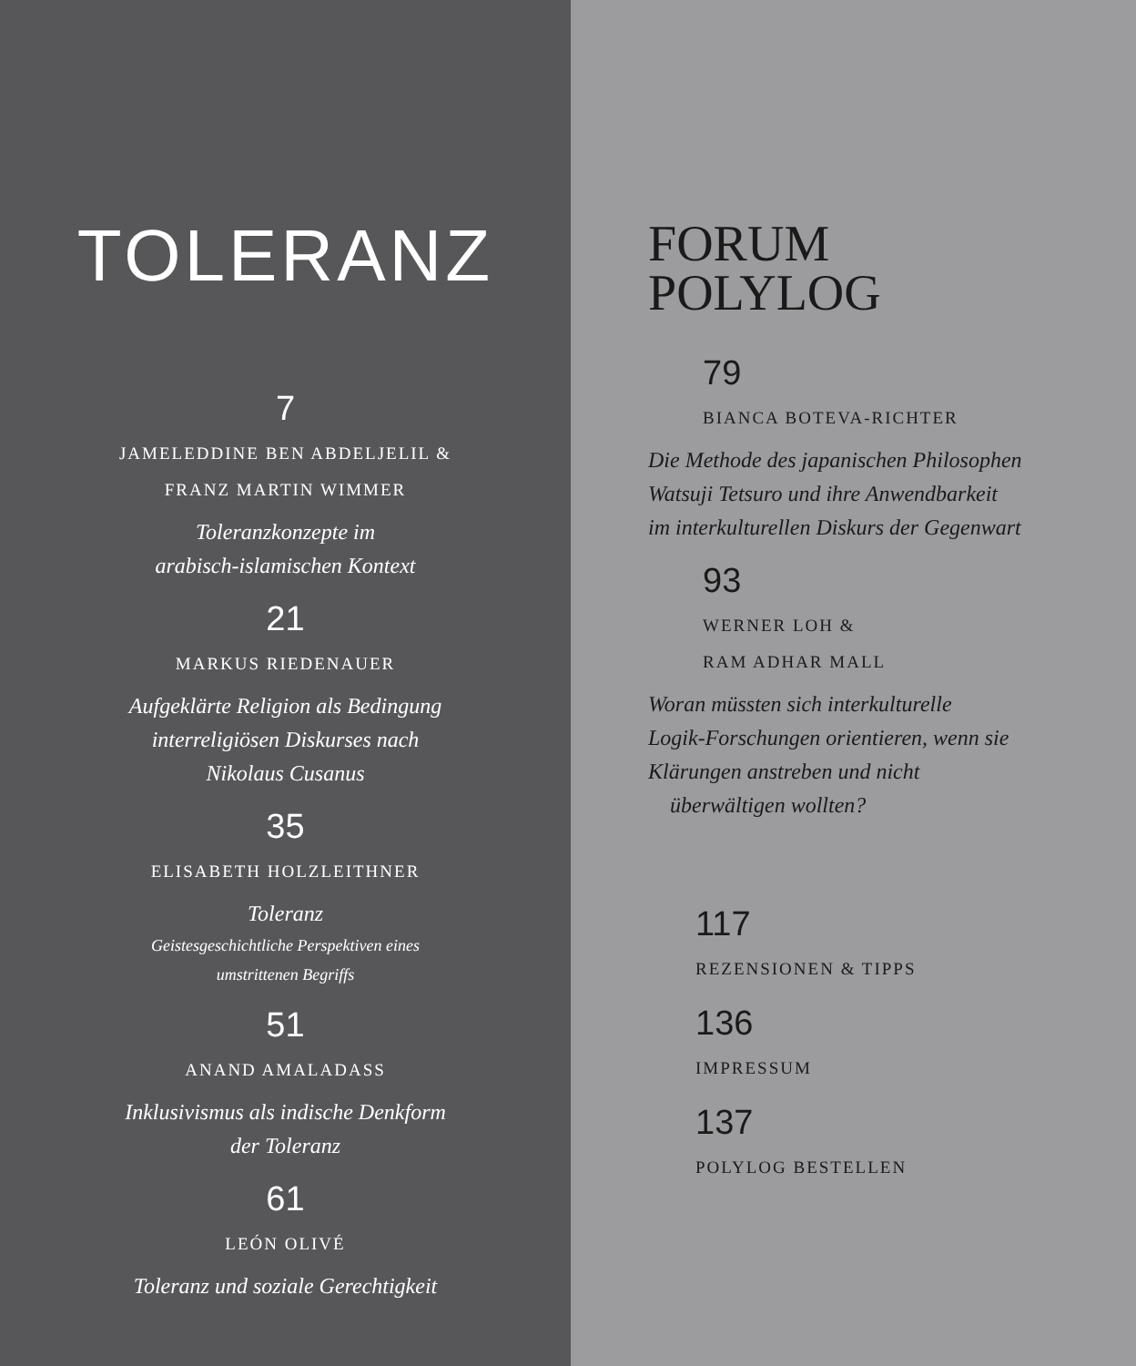TOLERANZ
7
JAMELEDDINE BEN ABDELJELIL &
FRANZ MARTIN WIMMER
Toleranzkonzepte im
arabisch-islamischen Kontext
21
MARKUS RIEDENAUER
Aufgeklärte Religion als Bedingung
interreligiösen Diskurses nach
Nikolaus Cusanus
35
ELISABETH HOLZLEITHNER
Toleranz
Geistesgeschichtliche Perspektiven eines
umstrittenen Begriffs
51
ANAND AMALADASS
Inklusivismus als indische Denkform
der Toleranz
61
LEÓN OLIVÉ
Toleranz und soziale Gerechtigkeit
FORUM
POLYLOG
79
BIANCA BOTEVA-RICHTER
Die Methode des japanischen Philosophen
Watsuji Tetsuro und ihre Anwendbarkeit
im interkulturellen Diskurs der Gegenwart
93
WERNER LOH &
RAM ADHAR MALL
Woran müssten sich interkulturelle
Logik-Forschungen orientieren, wenn sie
Klärungen anstreben und nicht
überwältigen wollten?
117
REZENSIONEN & TIPPS
136
IMPRESSUM
137
POLYLOG BESTELLEN